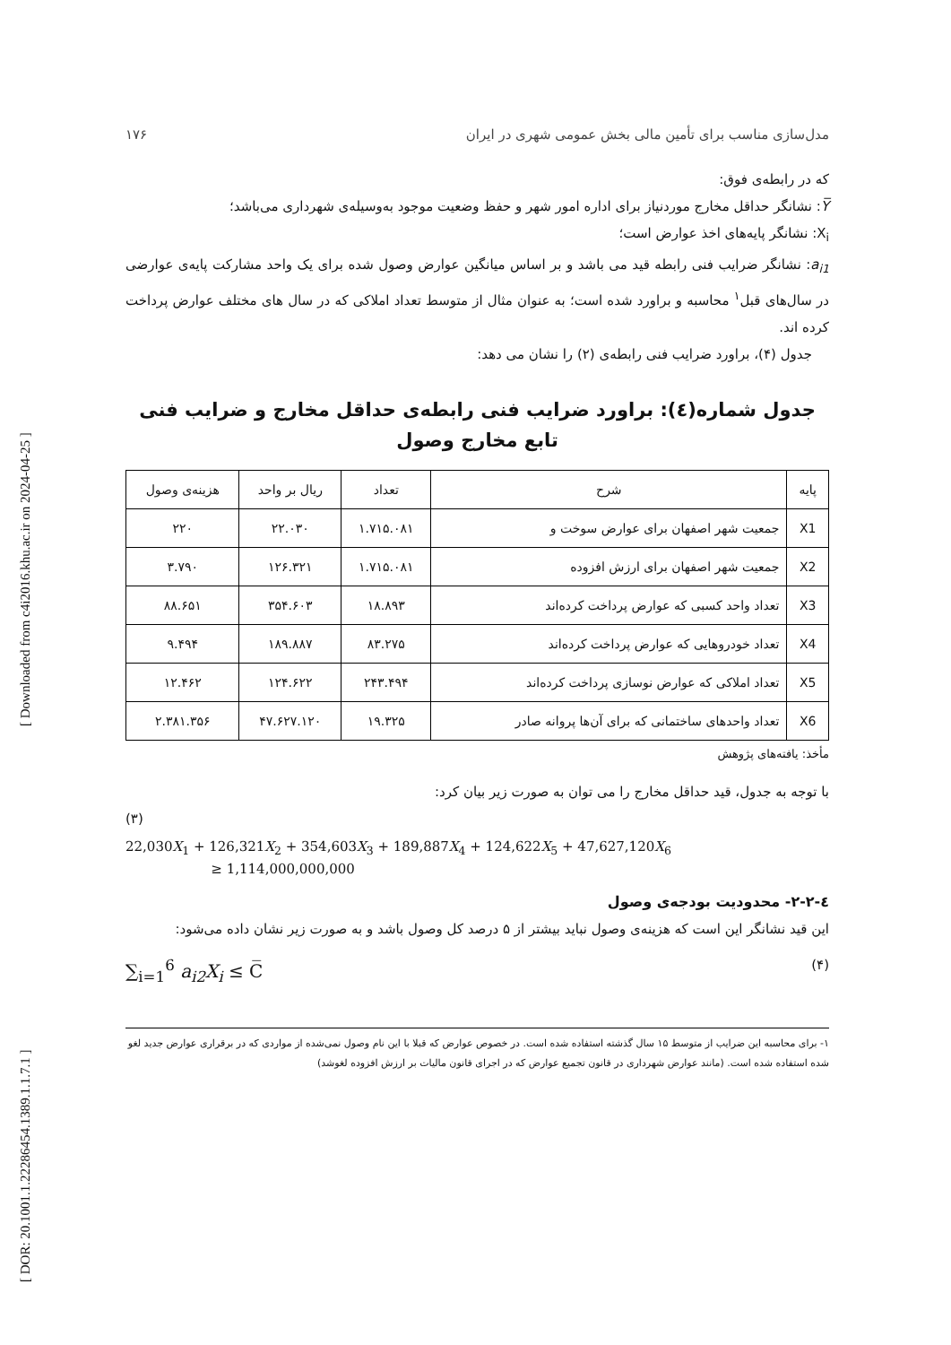[ Downloaded from c4i2016.khu.ac.ir on 2024-04-25 ]
[ DOR: 20.1001.1.22286454.1389.1.1.7.1 ]
مدل‌سازی مناسب برای تأمین مالی بخش عمومی شهری در ایران ۱۷۶
که در رابطه‌ی فوق:
Y̅: نشانگر حداقل مخارج موردنیاز برای اداره امور شهر و حفظ وضعیت موجود به‌وسیله‌ی شهرداری می‌باشد؛
X<sub>i</sub>: نشانگر پایه‌های اخذ عوارض است؛
a<sub>i1</sub>: نشانگر ضرایب فنی رابطه قید می باشد و بر اساس میانگین عوارض وصول شده برای یک واحد مشارکت پایه‌ی عوارضی در سال‌های قبل<sup>۱</sup> محاسبه و براورد شده است؛ به عنوان مثال از متوسط تعداد املاکی که در سال های مختلف عوارض پرداخت کرده اند.
جدول (۴)، براورد ضرایب فنی رابطه‌ی (۲) را نشان می دهد:
جدول شماره(٤): براورد ضرایب فنی رابطه‌ی حداقل مخارج و ضرایب فنی تابع مخارج وصول
| پایه | شرح | تعداد | ریال بر واحد | هزینه‌ی وصول |
| --- | --- | --- | --- | --- |
| X1 | جمعیت شهر اصفهان برای عوارض سوخت و | ۱.۷۱۵.۰۸۱ | ۲۲.۰۳۰ | ۲۲۰ |
| X2 | جمعیت شهر اصفهان برای ارزش افزوده | ۱.۷۱۵.۰۸۱ | ۱۲۶.۳۲۱ | ۳.۷۹۰ |
| X3 | تعداد واحد کسبی که عوارض پرداخت کرده‌اند | ۱۸.۸۹۳ | ۳۵۴.۶۰۳ | ۸۸.۶۵۱ |
| X4 | تعداد خودروهایی که عوارض پرداخت کرده‌اند | ۸۳.۲۷۵ | ۱۸۹.۸۸۷ | ۹.۴۹۴ |
| X5 | تعداد املاکی که عوارض نوسازی پرداخت کرده‌اند | ۲۴۳.۴۹۴ | ۱۲۴.۶۲۲ | ۱۲.۴۶۲ |
| X6 | تعداد واحدهای ساختمانی که برای آن‌ها پروانه صادر | ۱۹.۳۲۵ | ۴۷.۶۲۷.۱۲۰ | ۲.۳۸۱.۳۵۶ |
مأخذ: یافته‌های پژوهش
با توجه به جدول، قید حداقل مخارج را می توان به صورت زیر بیان کرد:
(۳)
22,030X<sub>1</sub> + 126,321X<sub>2</sub> + 354,603X<sub>3</sub> + 189,887X<sub>4</sub> + 124,622X<sub>5</sub> + 47,627,120X<sub>6</sub>
≥ 1,114,000,000,000
٤-٢-٢- محدودیت بودجه‌ی وصول
این قید نشانگر این است که هزینه‌ی وصول نباید بیشتر از ۵ درصد کل وصول باشد و به صورت زیر نشان داده می‌شود:
(۴) ∑<sub>i=1</sub><sup>6</sup> a<sub>i2</sub>X<sub>i</sub> ≤ C̅
۱- برای محاسبه این ضرایب از متوسط ۱۵ سال گذشته استفاده شده است. در خصوص عوارض که قبلا با این نام وصول نمی‌شده از مواردی که در برقراری عوارض جدید لغو شده استفاده شده است. (مانند عوارض شهرداری در قانون تجمیع عوارض که در اجرای قانون مالیات بر ارزش افزوده لغوشد)